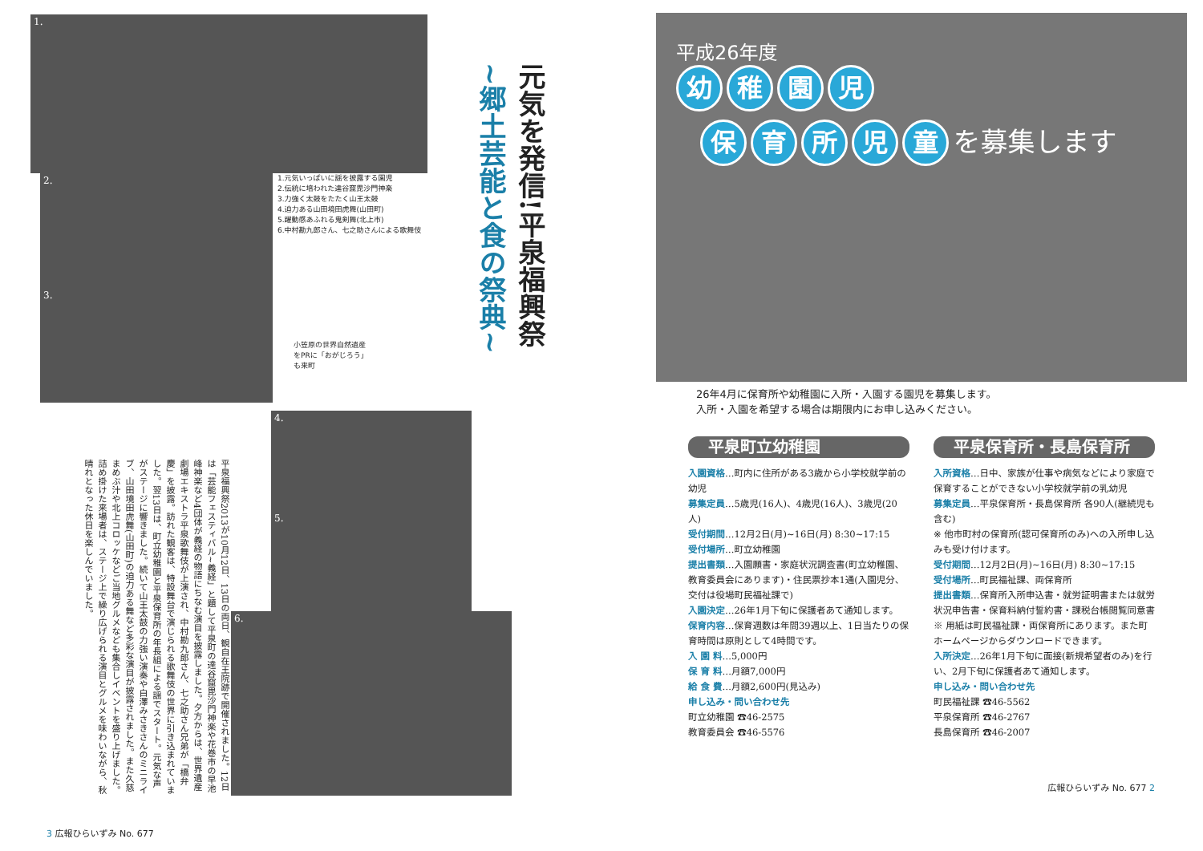1.
2.
3.
1.元気いっぱいに謡を披露する園児
2.伝統に培われた達谷窟毘沙門神楽
3.力強く太鼓をたたく山王太鼓
4.迫力ある山田境田虎舞(山田町)
5.躍動感あふれる鬼剣舞(北上市)
6.中村勘九郎さん、七之助さんによる歌舞伎
小笠原の世界自然遺産
をPRに「おがじろう」
も来町
元気を発信!平泉福興祭
~郷土芸能と食の祭典~
平泉福興祭2013が10月12日、13日の両日、観自在王院跡で開催されました。12日は「芸能フェスティバル~義経」と題して平泉町の達谷窟毘沙門神楽や花巻市の早池峰神楽など4団体が義経の物語にちなむ演目を披露しました。夕方からは、世界遺産劇場エキストラ平泉歌舞伎が上演され、中村勘九郎さん、七之助さん兄弟が「橋弁慶」を披露。訪れた観客は、特設舞台で演じられる歌舞伎の世界に引き込まれていました。翌13日は、町立幼稚園と平泉保育所の年長組による謡でスタート。元気な声がステージに響きました。続いて山王太鼓の力強い演奏や白澤みさきさんのミニライブ、山田境田虎舞(山田町)の迫力ある舞など多彩な演目が披露されました。また久慈まめぶ汁や北上コロッケなどご当地グルメなども集合しイベントを盛り上げました。詰め掛けた来場者は、ステージ上で繰り広げられる演目とグルメを味わいながら、秋晴れとなった休日を楽しんでいました。
4.
5.
6.
3 広報ひらいずみ No. 677
平成26年度
幼 稚 園 児
保 育 所 児 童 を募集します
26年4月に保育所や幼稚園に入所・入園する園児を募集します。
入所・入園を希望する場合は期限内にお申し込みください。
平泉町立幼稚園
入園資格…町内に住所がある3歳から小学校就学前の幼児
募集定員…5歳児(16人)、4歳児(16人)、3歳児(20人)
受付期間…12月2日(月)~16日(月) 8:30~17:15
受付場所…町立幼稚園
提出書類…入園願書・家庭状況調査書(町立幼稚園、教育委員会にあります)・住民票抄本1通(入園児分、交付は役場町民福祉課で)
入園決定…26年1月下旬に保護者あて通知します。
保育内容…保育週数は年間39週以上、1日当たりの保育時間は原則として4時間です。
入 園 料…5,000円
保 育 料…月額7,000円
給 食 費…月額2,600円(見込み)
申し込み・問い合わせ先
町立幼稚園 ☎46-2575
教育委員会 ☎46-5576
平泉保育所・長島保育所
入所資格…日中、家族が仕事や病気などにより家庭で保育することができない小学校就学前の乳幼児
募集定員…平泉保育所・長島保育所 各90人(継続児も含む)
※ 他市町村の保育所(認可保育所のみ)への入所申し込みも受け付けます。
受付期間…12月2日(月)~16日(月) 8:30~17:15
受付場所…町民福祉課、両保育所
提出書類…保育所入所申込書・就労証明書または就労状況申告書・保育料納付誓約書・課税台帳閲覧同意書
※ 用紙は町民福祉課・両保育所にあります。また町ホームページからダウンロードできます。
入所決定…26年1月下旬に面接(新規希望者のみ)を行い、2月下旬に保護者あて通知します。
申し込み・問い合わせ先
町民福祉課 ☎46-5562
平泉保育所 ☎46-2767
長島保育所 ☎46-2007
広報ひらいずみ No. 677 2